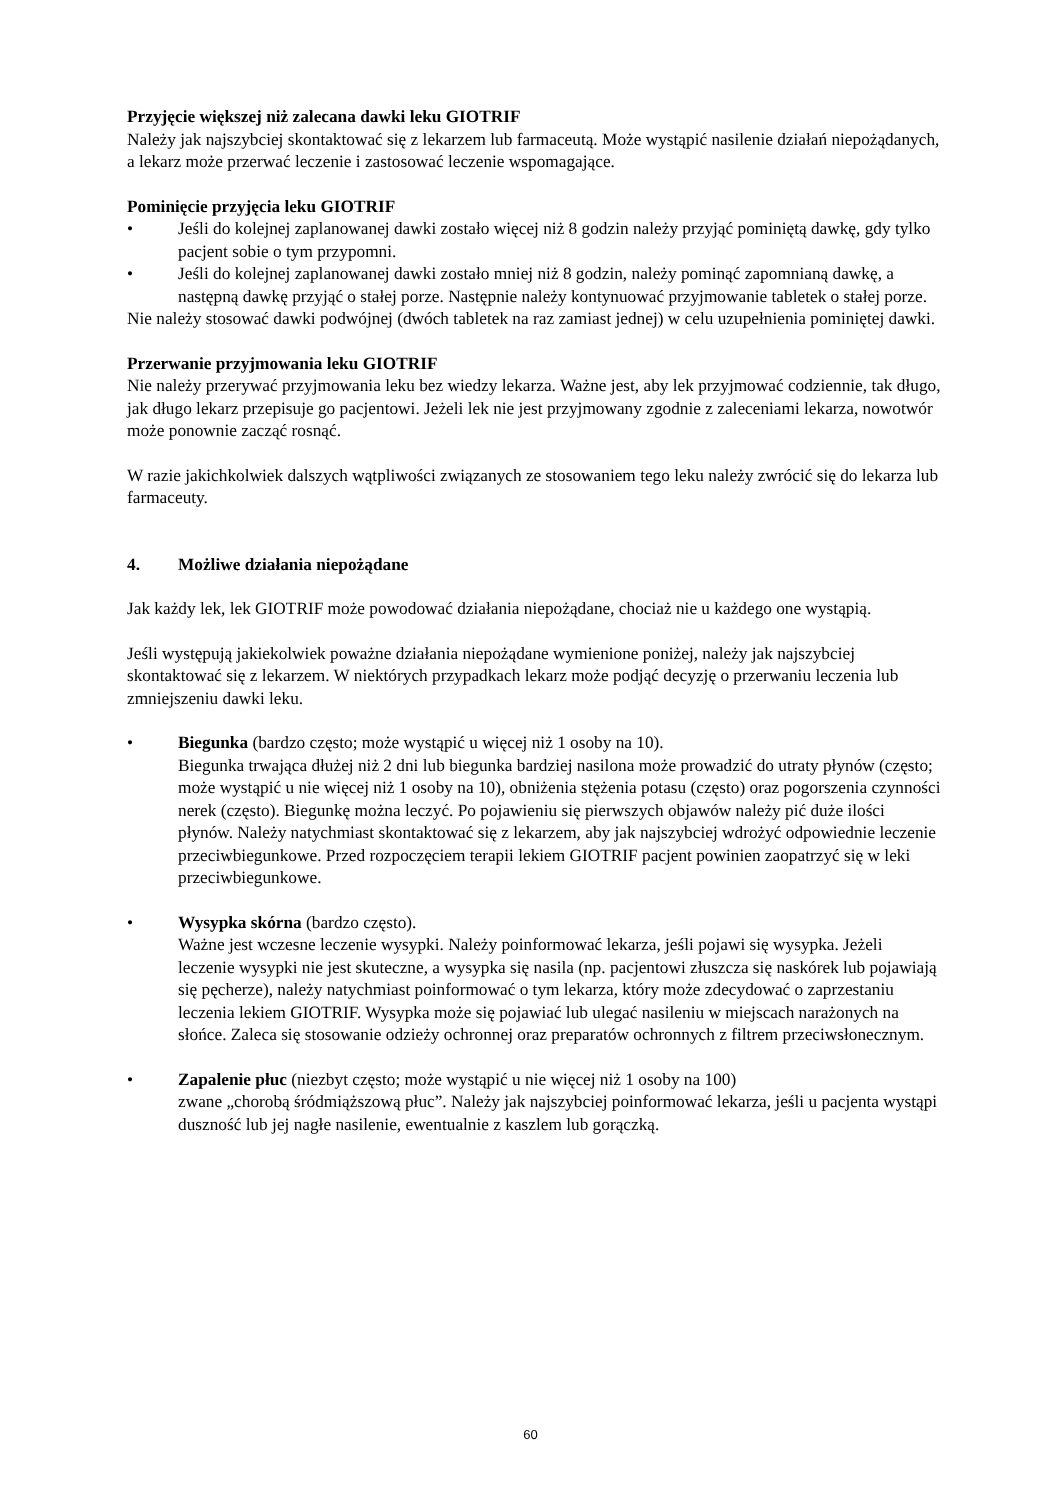Przyjęcie większej niż zalecana dawki leku GIOTRIF
Należy jak najszybciej skontaktować się z lekarzem lub farmaceutą. Może wystąpić nasilenie działań niepożądanych, a lekarz może przerwać leczenie i zastosować leczenie wspomagające.
Pominięcie przyjęcia leku GIOTRIF
• Jeśli do kolejnej zaplanowanej dawki zostało więcej niż 8 godzin należy przyjąć pominiętą dawkę, gdy tylko pacjent sobie o tym przypomni.
• Jeśli do kolejnej zaplanowanej dawki zostało mniej niż 8 godzin, należy pominąć zapomnianą dawkę, a następną dawkę przyjąć o stałej porze. Następnie należy kontynuować przyjmowanie tabletek o stałej porze.
Nie należy stosować dawki podwójnej (dwóch tabletek na raz zamiast jednej) w celu uzupełnienia pominiętej dawki.
Przerwanie przyjmowania leku GIOTRIF
Nie należy przerywać przyjmowania leku bez wiedzy lekarza. Ważne jest, aby lek przyjmować codziennie, tak długo, jak długo lekarz przepisuje go pacjentowi. Jeżeli lek nie jest przyjmowany zgodnie z zaleceniami lekarza, nowotwór może ponownie zacząć rosnąć.
W razie jakichkolwiek dalszych wątpliwości związanych ze stosowaniem tego leku należy zwrócić się do lekarza lub farmaceuty.
4. Możliwe działania niepożądane
Jak każdy lek, lek GIOTRIF może powodować działania niepożądane, chociaż nie u każdego one wystąpią.
Jeśli występują jakiekolwiek poważne działania niepożądane wymienione poniżej, należy jak najszybciej skontaktować się z lekarzem. W niektórych przypadkach lekarz może podjąć decyzję o przerwaniu leczenia lub zmniejszeniu dawki leku.
• Biegunka (bardzo często; może wystąpić u więcej niż 1 osoby na 10).
Biegunka trwająca dłużej niż 2 dni lub biegunka bardziej nasilona może prowadzić do utraty płynów (często; może wystąpić u nie więcej niż 1 osoby na 10), obniżenia stężenia potasu (często) oraz pogorszenia czynności nerek (często). Biegunkę można leczyć. Po pojawieniu się pierwszych objawów należy pić duże ilości płynów. Należy natychmiast skontaktować się z lekarzem, aby jak najszybciej wdrożyć odpowiednie leczenie przeciwbiegunkowe. Przed rozpoczęciem terapii lekiem GIOTRIF pacjent powinien zaopatrzyć się w leki przeciwbiegunkowe.
• Wysypka skórna (bardzo często).
Ważne jest wczesne leczenie wysypki. Należy poinformować lekarza, jeśli pojawi się wysypka. Jeżeli leczenie wysypki nie jest skuteczne, a wysypka się nasila (np. pacjentowi złuszcza się naskórek lub pojawiają się pęcherze), należy natychmiast poinformować o tym lekarza, który może zdecydować o zaprzestaniu leczenia lekiem GIOTRIF. Wysypka może się pojawiać lub ulegać nasileniu w miejscach narażonych na słońce. Zaleca się stosowanie odzieży ochronnej oraz preparatów ochronnych z filtrem przeciwsłonecznym.
• Zapalenie płuc (niezbyt często; może wystąpić u nie więcej niż 1 osoby na 100)
zwane „chorobą śródmiąższową płuc”. Należy jak najszybciej poinformować lekarza, jeśli u pacjenta wystąpi duszność lub jej nagłe nasilenie, ewentualnie z kaszlem lub gorączką.
60